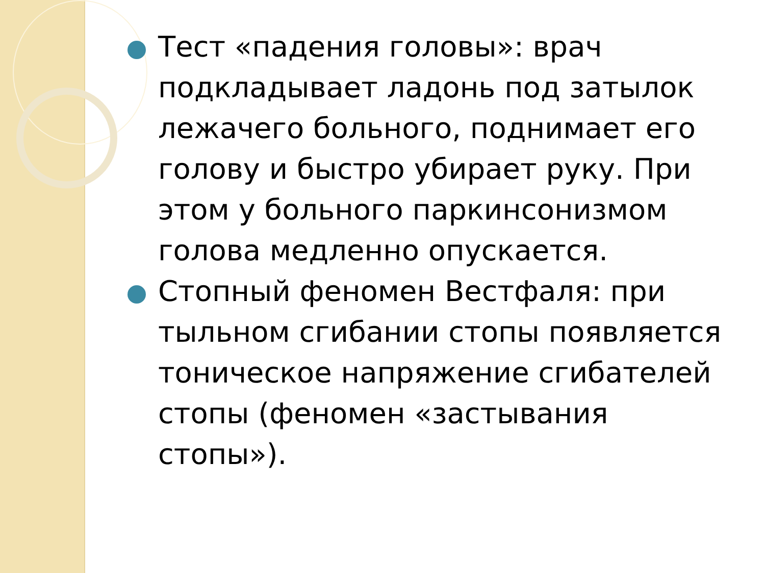Тест «падения головы»: врач подкладывает ладонь под затылок лежачего больного, поднимает его голову и быстро убирает руку. При этом у больного паркинсонизмом голова медленно опускается.
Стопный феномен Вестфаля: при тыльном сгибании стопы появляется тоническое напряжение сгибателей стопы (феномен «застывания стопы»).